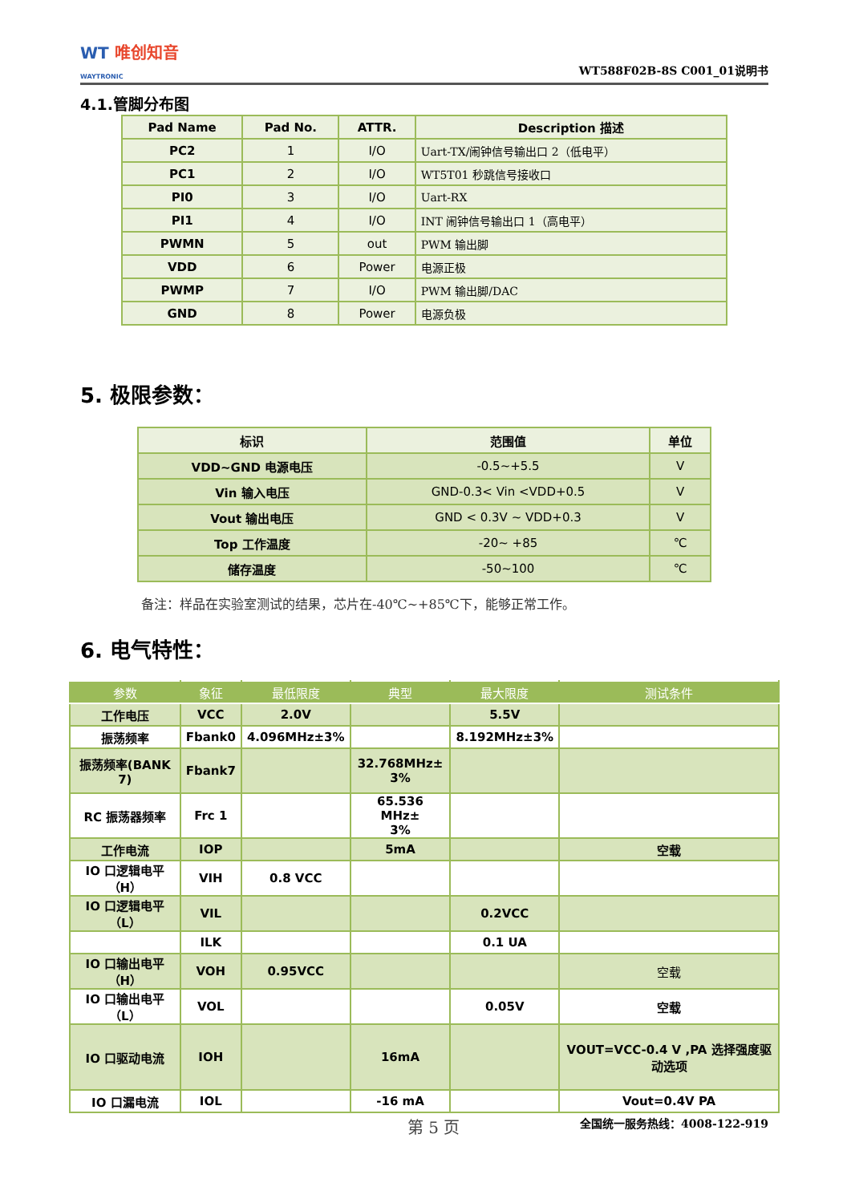WT 唯创知音
WAYTRONIC
WT588F02B-8S C001_01说明书
4.1.管脚分布图
| Pad Name | Pad No. | ATTR. | Description 描述 |
| --- | --- | --- | --- |
| PC2 | 1 | I/O | Uart-TX/闹钟信号输出口 2（低电平） |
| PC1 | 2 | I/O | WT5T01 秒跳信号接收口 |
| PI0 | 3 | I/O | Uart-RX |
| PI1 | 4 | I/O | INT 闹钟信号输出口 1（高电平） |
| PWMN | 5 | out | PWM 输出脚 |
| VDD | 6 | Power | 电源正极 |
| PWMP | 7 | I/O | PWM 输出脚/DAC |
| GND | 8 | Power | 电源负极 |
5. 极限参数：
| 标识 | 范围值 | 单位 |
| --- | --- | --- |
| VDD~GND 电源电压 | -0.5~+5.5 | V |
| Vin 输入电压 | GND-0.3< Vin <VDD+0.5 | V |
| Vout 输出电压 | GND < 0.3V ~ VDD+0.3 | V |
| Top 工作温度 | -20~ +85 | ℃ |
| 储存温度 | -50~100 | ℃ |
备注：样品在实验室测试的结果，芯片在-40℃~+85℃下，能够正常工作。
6. 电气特性：
| 参数 | 象征 | 最低限度 | 典型 | 最大限度 | 测试条件 |
| --- | --- | --- | --- | --- | --- |
| 工作电压 | VCC | 2.0V | | 5.5V | |
| 振荡频率 | Fbank0 | 4.096MHz±3% | | 8.192MHz±3% | |
| 振荡频率(BANK 7) | Fbank7 | | 32.768MHz± 3% | | |
| RC 振荡器频率 | Frc 1 | | 65.536 MHz± 3% | | |
| 工作电流 | IOP | | 5mA | | 空载 |
| IO 口逻辑电平（H） | VIH | 0.8 VCC | | | |
| IO 口逻辑电平（L） | VIL | | | 0.2VCC | |
| | ILK | | | 0.1 UA | |
| IO 口输出电平（H） | VOH | 0.95VCC | | | 空载 |
| IO 口输出电平（L） | VOL | | | 0.05V | 空载 |
| IO 口驱动电流 | IOH | | 16mA | | VOUT=VCC-0.4 V ,PA 选择强度驱动选项 |
| IO 口漏电流 | IOL | | -16 mA | | Vout=0.4V PA |
第 5 页 全国统一服务热线：4008-122-919